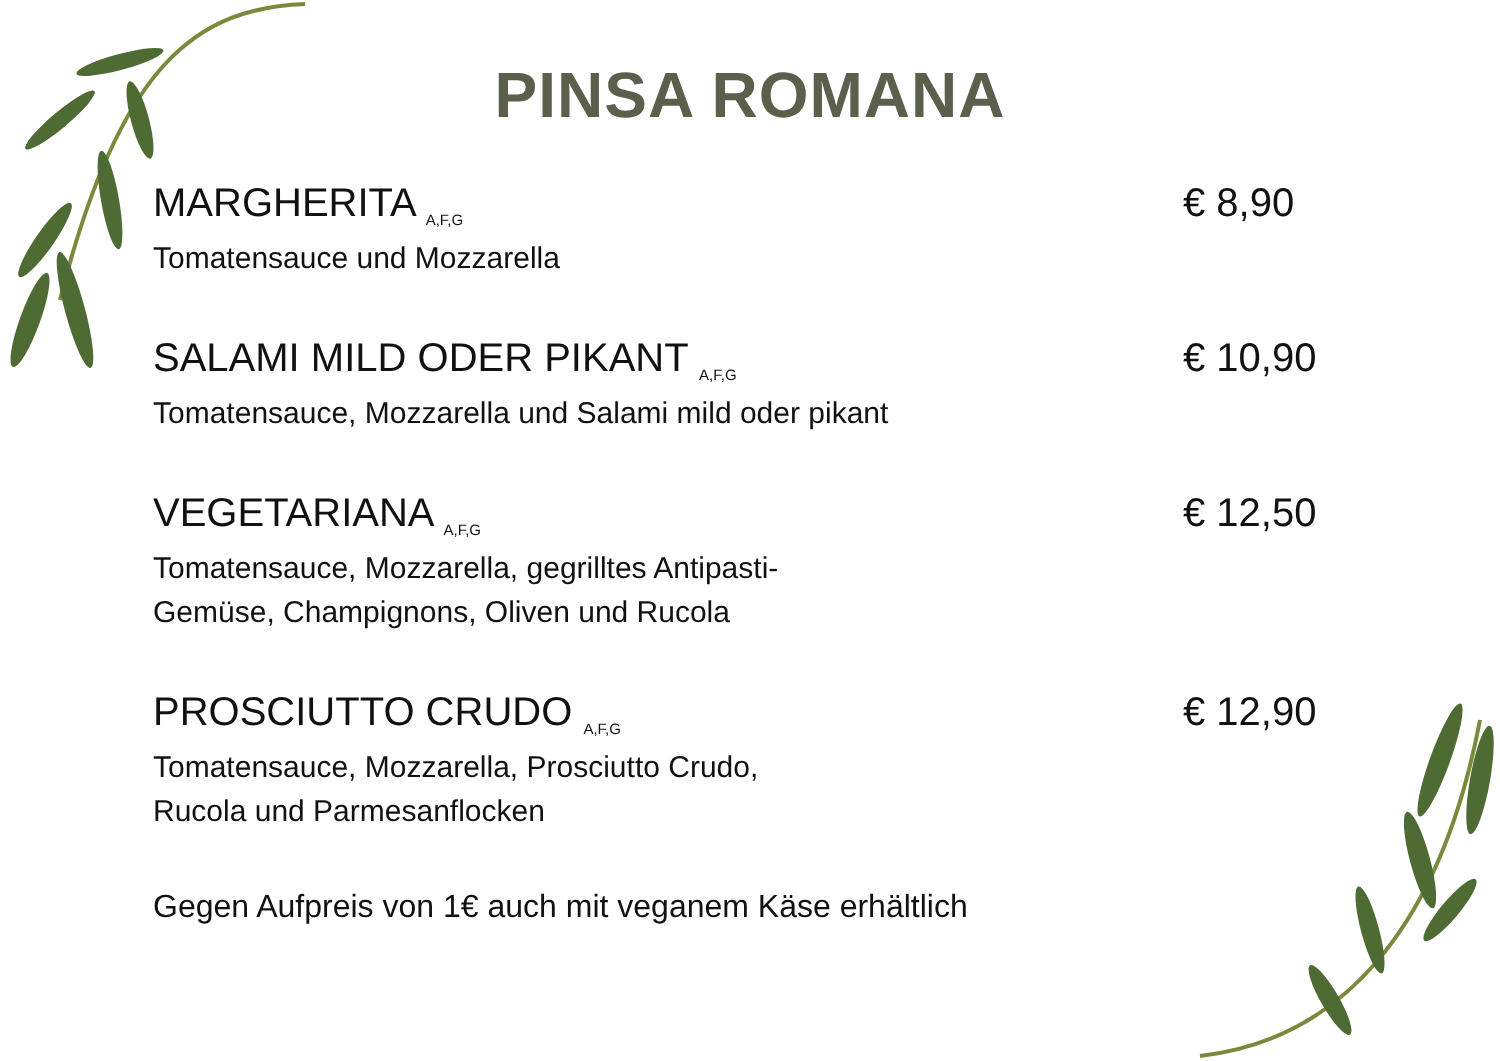PINSA ROMANA
MARGHERITA <sub>A,F,G</sub>
Tomatensauce und Mozzarella
€ 8,90
SALAMI MILD ODER PIKANT <sub>A,F,G</sub>
Tomatensauce, Mozzarella und Salami mild oder pikant
€ 10,90
VEGETARIANA <sub>A,F,G</sub>
Tomatensauce, Mozzarella, gegrilltes Antipasti-
Gemüse, Champignons, Oliven und Rucola
€ 12,50
PROSCIUTTO CRUDO <sub>A,F,G</sub>
Tomatensauce, Mozzarella, Prosciutto Crudo,
Rucola und Parmesanflocken
€ 12,90
Gegen Aufpreis von 1€ auch mit veganem Käse erhältlich